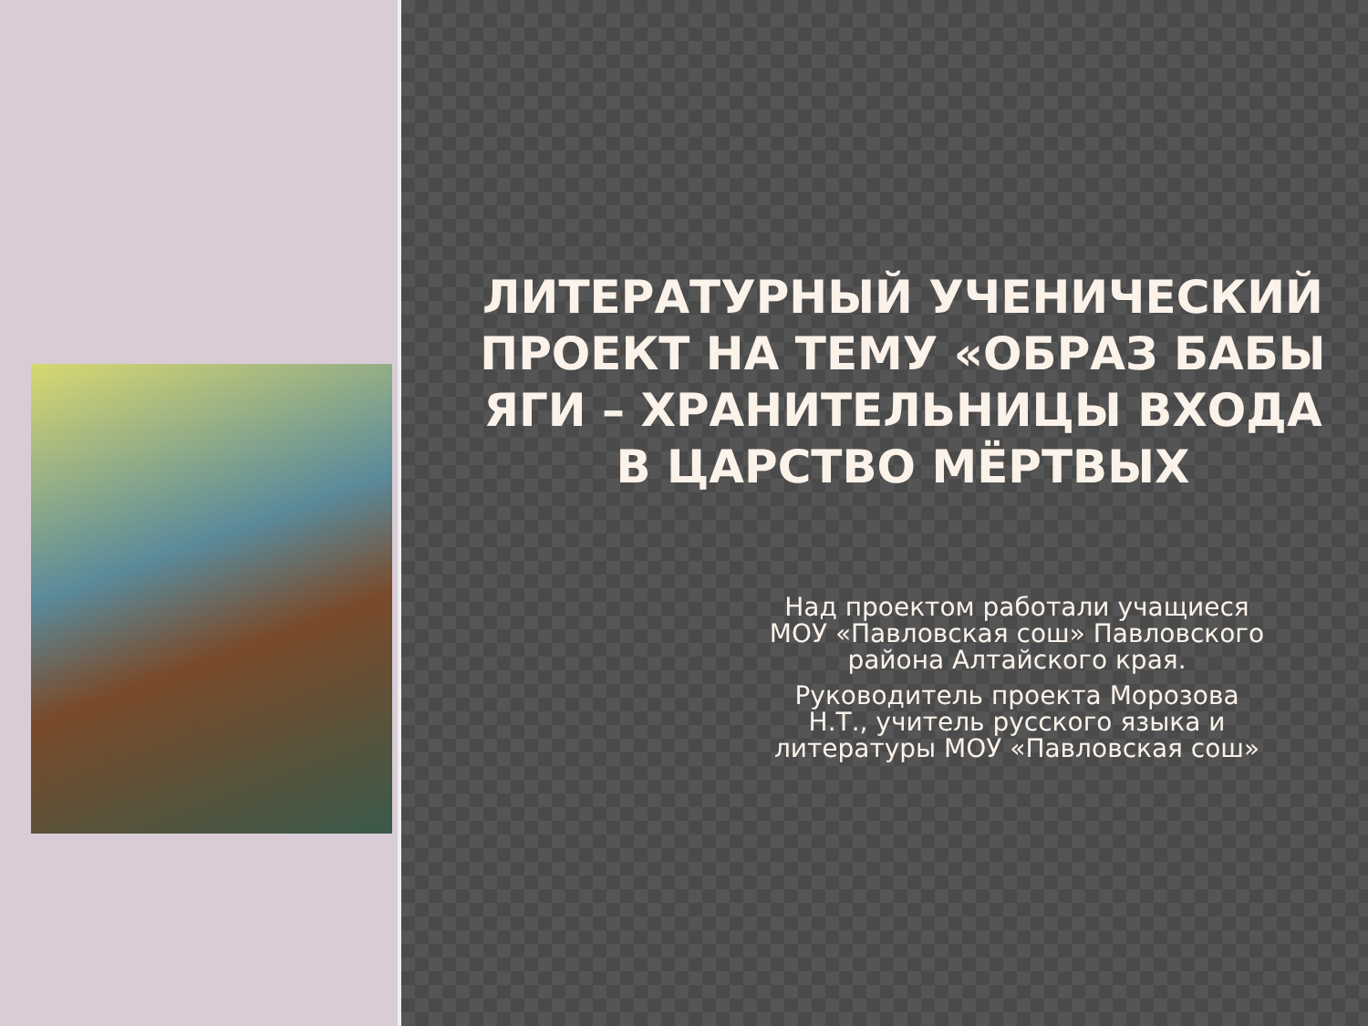ЛИТЕРАТУРНЫЙ УЧЕНИЧЕСКИЙ ПРОЕКТ НА ТЕМУ «ОБРАЗ БАБЫ ЯГИ – ХРАНИТЕЛЬНИЦЫ ВХОДА В ЦАРСТВО МЁРТВЫХ
Над проектом работали учащиеся МОУ «Павловская сош» Павловского района Алтайского края.
Руководитель проекта Морозова Н.Т., учитель русского языка и литературы МОУ «Павловская сош»